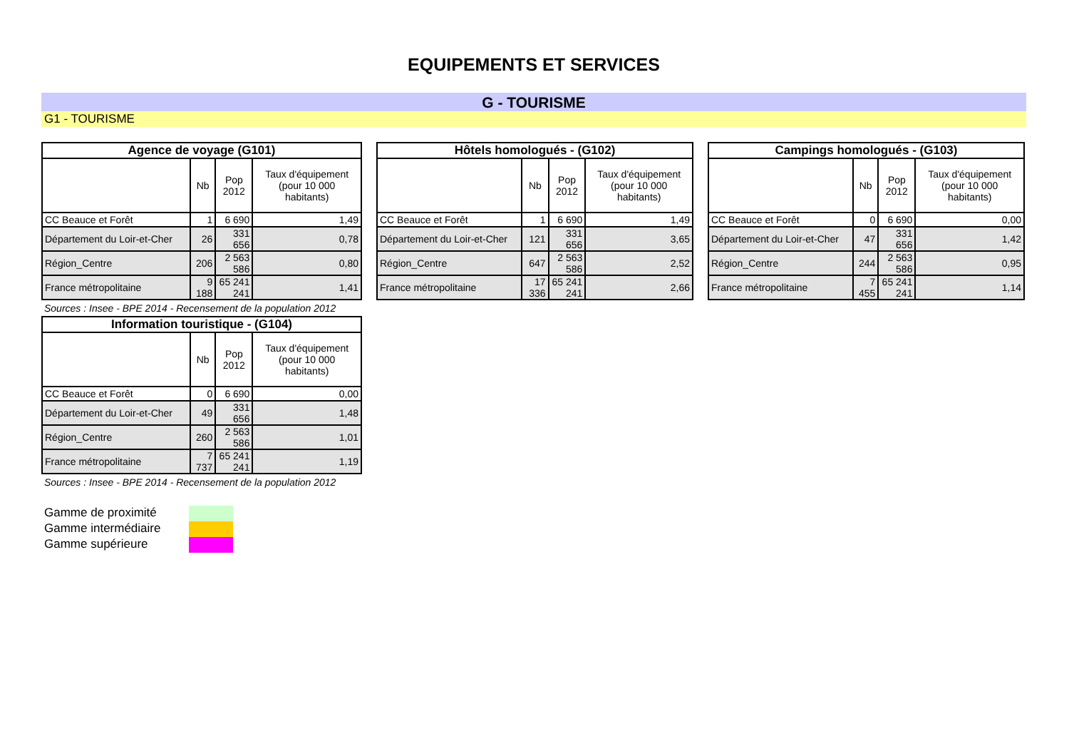EQUIPEMENTS ET SERVICES
G - TOURISME
G1 - TOURISME
| Agence de voyage (G101) | | | |
| --- | --- | --- | --- |
| | Nb | Pop 2012 | Taux d'équipement (pour 10 000 habitants) |
| CC Beauce et Forêt | 1 | 6 690 | 1,49 |
| Département du Loir-et-Cher | 26 | 331 656 | 0,78 |
| Région_Centre | 206 | 2 563 586 | 0,80 |
| France métropolitaine | 9 188 | 65 241 241 | 1,41 |
| Hôtels homologués - (G102) | | | |
| --- | --- | --- | --- |
| | Nb | Pop 2012 | Taux d'équipement (pour 10 000 habitants) |
| CC Beauce et Forêt | 1 | 6 690 | 1,49 |
| Département du Loir-et-Cher | 121 | 331 656 | 3,65 |
| Région_Centre | 647 | 2 563 586 | 2,52 |
| France métropolitaine | 17 336 | 65 241 241 | 2,66 |
| Campings homologués - (G103) | | | |
| --- | --- | --- | --- |
| | Nb | Pop 2012 | Taux d'équipement (pour 10 000 habitants) |
| CC Beauce et Forêt | 0 | 6 690 | 0,00 |
| Département du Loir-et-Cher | 47 | 331 656 | 1,42 |
| Région_Centre | 244 | 2 563 586 | 0,95 |
| France métropolitaine | 7 455 | 65 241 241 | 1,14 |
Sources : Insee - BPE 2014 - Recensement de la population 2012
| Information touristique - (G104) | | | |
| --- | --- | --- | --- |
| | Nb | Pop 2012 | Taux d'équipement (pour 10 000 habitants) |
| CC Beauce et Forêt | 0 | 6 690 | 0,00 |
| Département du Loir-et-Cher | 49 | 331 656 | 1,48 |
| Région_Centre | 260 | 2 563 586 | 1,01 |
| France métropolitaine | 7 737 | 65 241 241 | 1,19 |
Sources : Insee - BPE 2014 - Recensement de la population 2012
Gamme de proximité
Gamme intermédiaire
Gamme supérieure